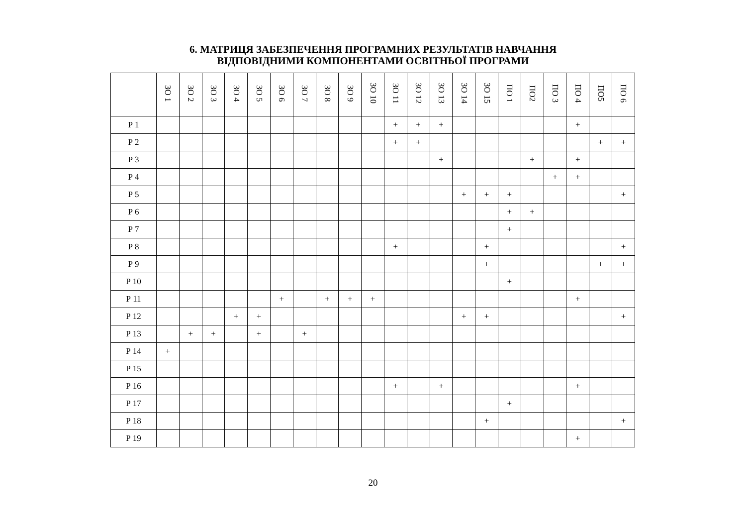6. МАТРИЦЯ ЗАБЕЗПЕЧЕННЯ ПРОГРАМНИХ РЕЗУЛЬТАТІВ НАВЧАННЯ
ВІДПОВІДНИМИ КОМПОНЕНТАМИ ОСВІТНЬОЇ ПРОГРАМИ
| | ЗО 1 | ЗО 2 | ЗО 3 | ЗО 4 | ЗО 5 | ЗО 6 | ЗО 7 | ЗО 8 | ЗО 9 | ЗО 10 | ЗО 11 | ЗО 12 | ЗО 13 | ЗО 14 | ЗО 15 | ПО 1 | ПО2 | ПО 3 | ПО 4 | ПО5 | ПО 6 |
| --- | --- | --- | --- | --- | --- | --- | --- | --- | --- | --- | --- | --- | --- | --- | --- | --- | --- | --- | --- | --- | --- |
| Р 1 | | | | | | | | | | | + | + | + | | | | | | + | | |
| Р 2 | | | | | | | | | | | + | + | | | | | | | | + | + |
| Р 3 | | | | | | | | | | | | | + | | | | + | | + | | |
| Р 4 | | | | | | | | | | | | | | | | | | + | + | | |
| Р 5 | | | | | | | | | | | | | | + | + | + | | | | | + |
| Р 6 | | | | | | | | | | | | | | | | + | + | | | | |
| Р 7 | | | | | | | | | | | | | | | | + | | | | | |
| Р 8 | | | | | | | | | | | + | | | | + | | | | | | + |
| Р 9 | | | | | | | | | | | | | | | + | | | | | + | + |
| Р 10 | | | | | | | | | | | | | | | | + | | | | | |
| Р 11 | | | | | | + | | + | + | + | | | | | | | | | + | | |
| Р 12 | | | | + | + | | | | | | | | | + | + | | | | | | + |
| Р 13 | | + | + | | + | | + | | | | | | | | | | | | | | |
| Р 14 | + | | | | | | | | | | | | | | | | | | | | |
| Р 15 | | | | | | | | | | | | | | | | | | | | | |
| Р 16 | | | | | | | | | | | + | | + | | | | | | + | | |
| Р 17 | | | | | | | | | | | | | | | | + | | | | | |
| Р 18 | | | | | | | | | | | | | | | + | | | | | | + |
| Р 19 | | | | | | | | | | | | | | | | | | | + | | |
20